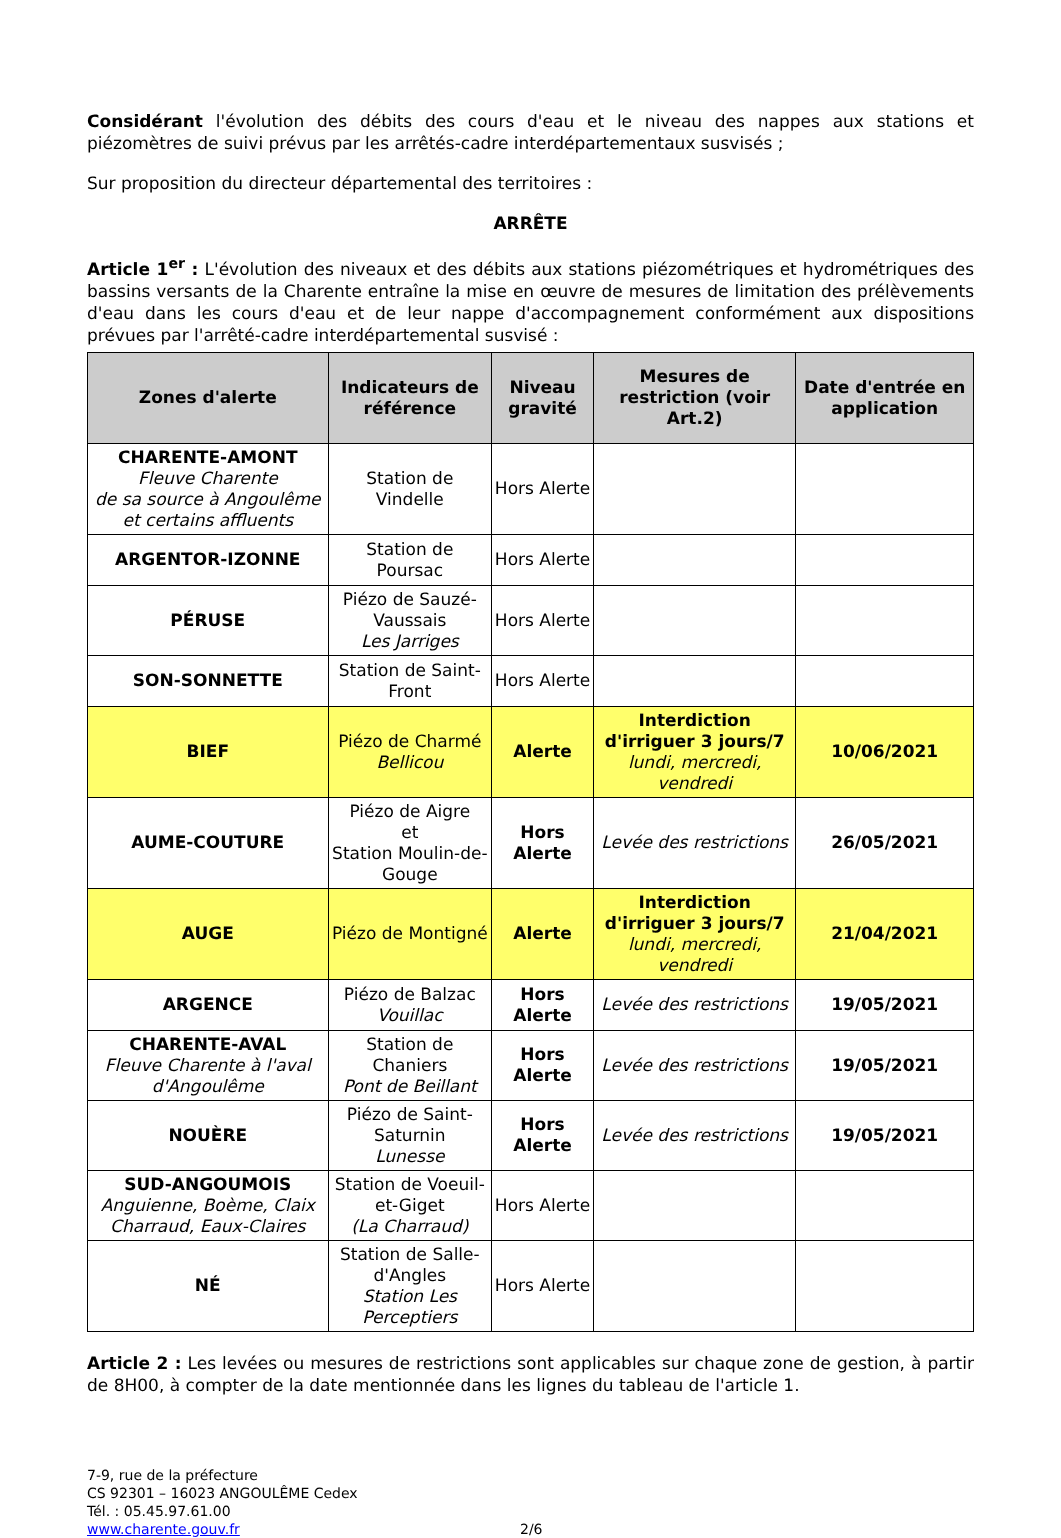Considérant l'évolution des débits des cours d'eau et le niveau des nappes aux stations et piézomètres de suivi prévus par les arrêtés-cadre interdépartementaux susvisés ;
Sur proposition du directeur départemental des territoires :
ARRÊTE
Article 1<sup>er</sup> : L'évolution des niveaux et des débits aux stations piézométriques et hydrométriques des bassins versants de la Charente entraîne la mise en œuvre de mesures de limitation des prélèvements d'eau dans les cours d'eau et de leur nappe d'accompagnement conformément aux dispositions prévues par l'arrêté-cadre interdépartemental susvisé :
| Zones d'alerte | Indicateurs de référence | Niveau gravité | Mesures de restriction (voir Art.2) | Date d'entrée en application |
| --- | --- | --- | --- | --- |
| CHARENTE-AMONT Fleuve Charente de sa source à Angoulême et certains affluents | Station de Vindelle | Hors Alerte | | |
| ARGENTOR-IZONNE | Station de Poursac | Hors Alerte | | |
| PÉRUSE | Piézo de Sauzé-Vaussais Les Jarriges | Hors Alerte | | |
| SON-SONNETTE | Station de Saint-Front | Hors Alerte | | |
| BIEF | Piézo de Charmé Bellicou | Alerte | Interdiction d'irriguer 3 jours/7 lundi, mercredi, vendredi | 10/06/2021 |
| AUME-COUTURE | Piézo de Aigre et Station Moulin-de-Gouge | Hors Alerte | Levée des restrictions | 26/05/2021 |
| AUGE | Piézo de Montigné | Alerte | Interdiction d'irriguer 3 jours/7 lundi, mercredi, vendredi | 21/04/2021 |
| ARGENCE | Piézo de Balzac Vouillac | Hors Alerte | Levée des restrictions | 19/05/2021 |
| CHARENTE-AVAL Fleuve Charente à l'aval d'Angoulême | Station de Chaniers Pont de Beillant | Hors Alerte | Levée des restrictions | 19/05/2021 |
| NOUÈRE | Piézo de Saint-Saturnin Lunesse | Hors Alerte | Levée des restrictions | 19/05/2021 |
| SUD-ANGOUMOIS Anguienne, Boème, Claix Charraud, Eaux-Claires | Station de Voeuil-et-Giget (La Charraud) | Hors Alerte | | |
| NÉ | Station de Salle-d'Angles Station Les Perceptiers | Hors Alerte | | |
Article 2 : Les levées ou mesures de restrictions sont applicables sur chaque zone de gestion, à partir de 8H00, à compter de la date mentionnée dans les lignes du tableau de l'article 1.
7-9, rue de la préfecture
CS 92301 – 16023 ANGOULÊME Cedex
Tél. : 05.45.97.61.00
www.charente.gouv.fr 2/6